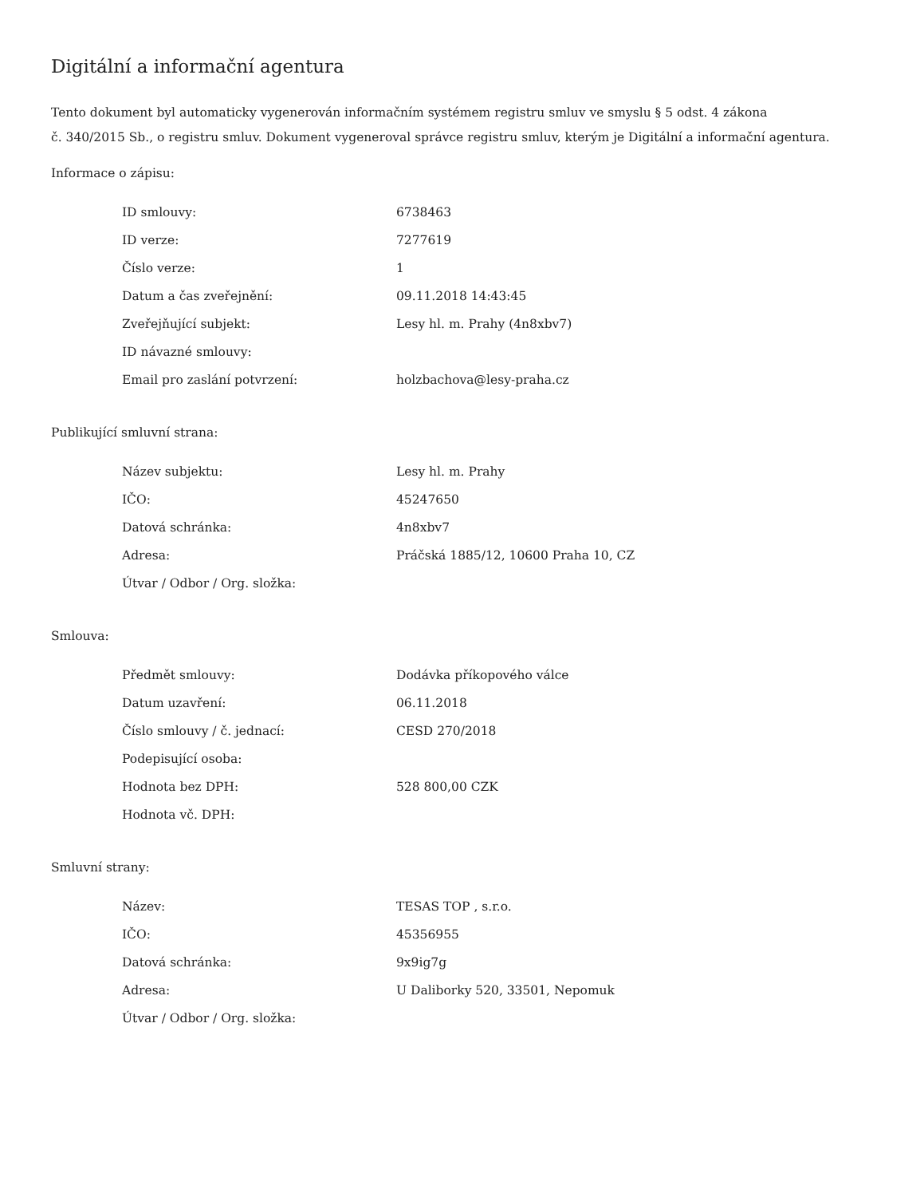Digitální a informační agentura
Tento dokument byl automaticky vygenerován informačním systémem registru smluv ve smyslu § 5 odst. 4 zákona
č. 340/2015 Sb., o registru smluv. Dokument vygeneroval správce registru smluv, kterým je Digitální a informační agentura.
Informace o zápisu:
| ID smlouvy: | 6738463 |
| ID verze: | 7277619 |
| Číslo verze: | 1 |
| Datum a čas zveřejnění: | 09.11.2018 14:43:45 |
| Zveřejňující subjekt: | Lesy hl. m. Prahy (4n8xbv7) |
| ID návazné smlouvy: | |
| Email pro zaslání potvrzení: | holzbachova@lesy-praha.cz |
Publikující smluvní strana:
| Název subjektu: | Lesy hl. m. Prahy |
| IČO: | 45247650 |
| Datová schránka: | 4n8xbv7 |
| Adresa: | Práčská 1885/12, 10600 Praha 10, CZ |
| Útvar / Odbor / Org. složka: | |
Smlouva:
| Předmět smlouvy: | Dodávka příkopového válce |
| Datum uzavření: | 06.11.2018 |
| Číslo smlouvy / č. jednací: | CESD 270/2018 |
| Podepisující osoba: | |
| Hodnota bez DPH: | 528 800,00 CZK |
| Hodnota vč. DPH: | |
Smluvní strany:
| Název: | TESAS TOP , s.r.o. |
| IČO: | 45356955 |
| Datová schránka: | 9x9ig7g |
| Adresa: | U Daliborky 520, 33501, Nepomuk |
| Útvar / Odbor / Org. složka: | |